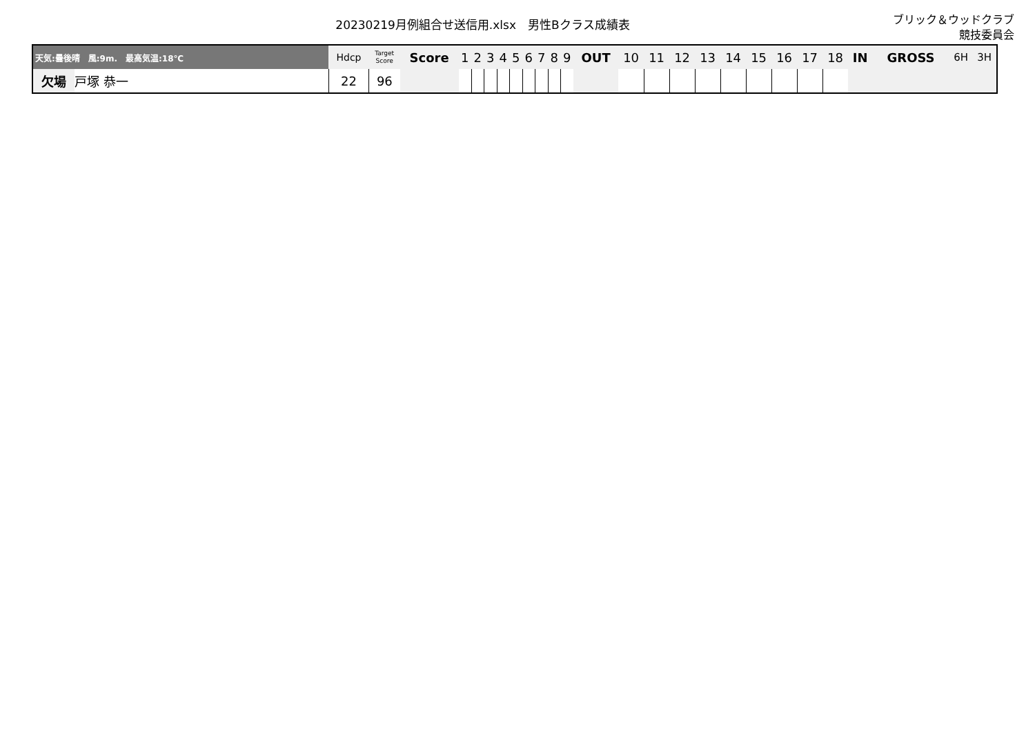20230219月例組合せ送信用.xlsx　男性Bクラス成績表
ブリック＆ウッドクラブ
競技委員会
| 天気:曇後晴 風:9m. 最高気温:18℃ | | Hdcp | Target Score | Score | 1 | 2 | 3 | 4 | 5 | 6 | 7 | 8 | 9 | OUT | 10 | 11 | 12 | 13 | 14 | 15 | 16 | 17 | 18 | IN | GROSS | 6H | 3H |
| --- | --- | --- | --- | --- | --- | --- | --- | --- | --- | --- | --- | --- | --- | --- | --- | --- | --- | --- | --- | --- | --- | --- | --- | --- | --- | --- | --- |
| 欠場 | 戸塚 恭一 | 22 | 96 | | | | | | | | | | | | | | | | | | | | | | | | |